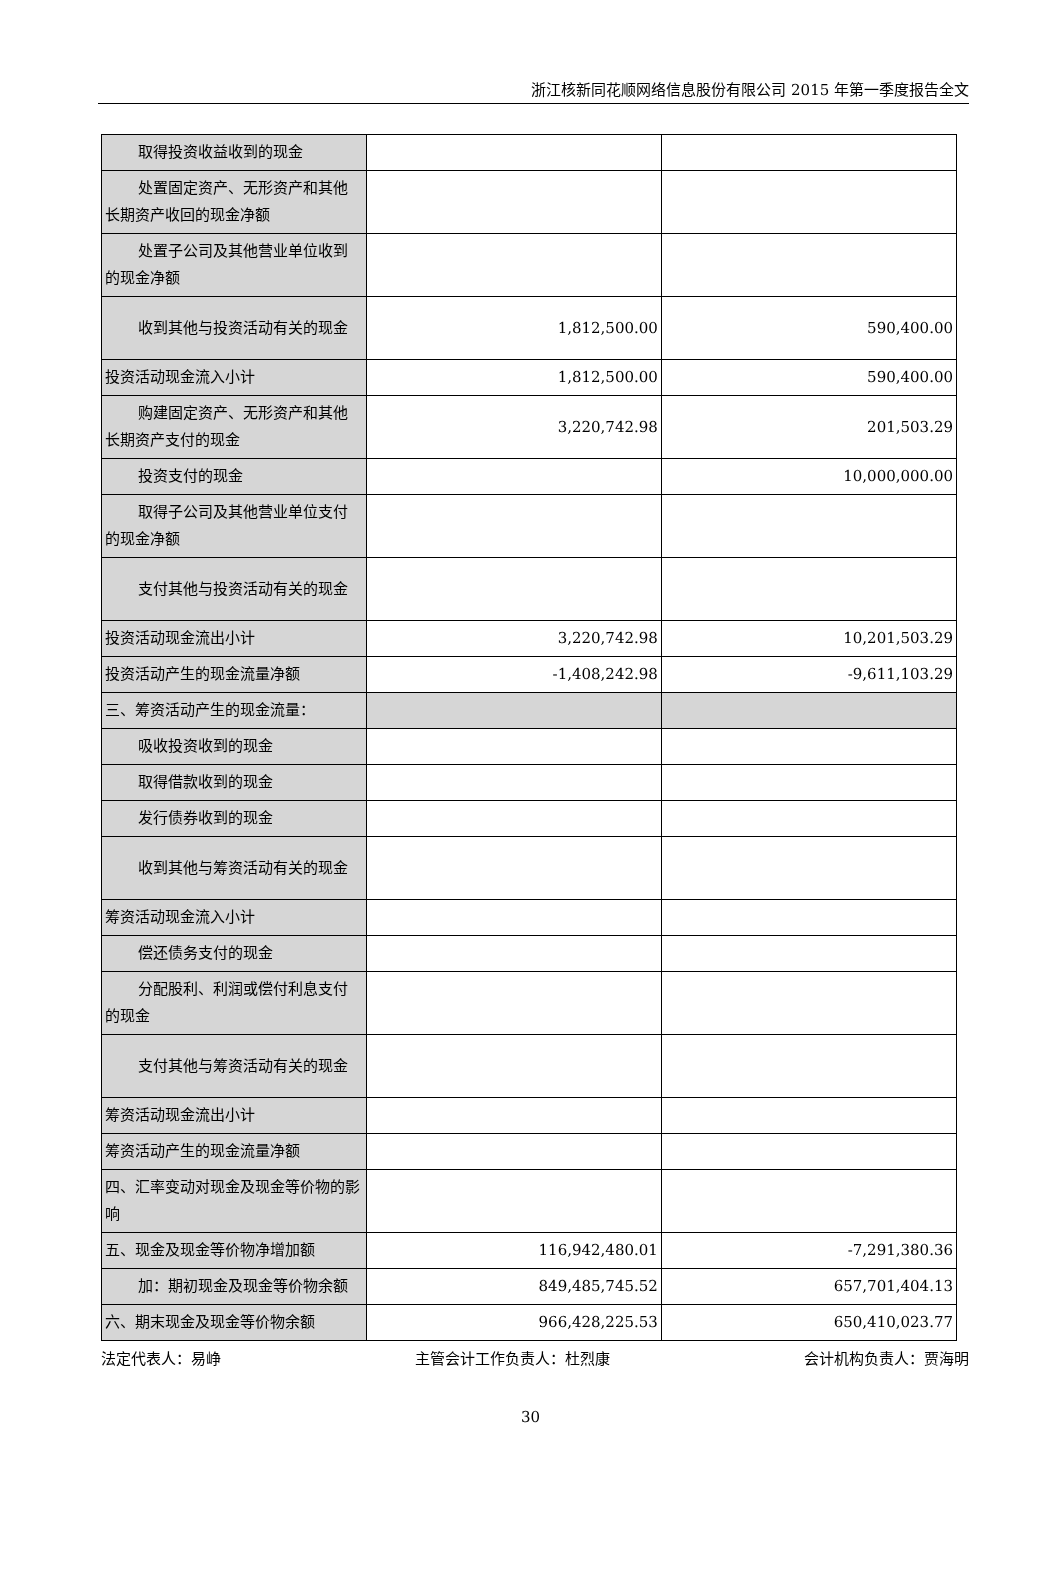浙江核新同花顺网络信息股份有限公司 2015 年第一季度报告全文
| 取得投资收益收到的现金 | | |
| 处置固定资产、无形资产和其他 长期资产收回的现金净额 | | |
| 处置子公司及其他营业单位收 到的现金净额 | | |
| 收到其他与投资活动有关的现 金 | 1,812,500.00 | 590,400.00 |
| 投资活动现金流入小计 | 1,812,500.00 | 590,400.00 |
| 购建固定资产、无形资产和其他 长期资产支付的现金 | 3,220,742.98 | 201,503.29 |
| 投资支付的现金 | | 10,000,000.00 |
| 取得子公司及其他营业单位支 付的现金净额 | | |
| 支付其他与投资活动有关的现 金 | | |
| 投资活动现金流出小计 | 3,220,742.98 | 10,201,503.29 |
| 投资活动产生的现金流量净额 | -1,408,242.98 | -9,611,103.29 |
| 三、筹资活动产生的现金流量： | | |
| 吸收投资收到的现金 | | |
| 取得借款收到的现金 | | |
| 发行债券收到的现金 | | |
| 收到其他与筹资活动有关的现 金 | | |
| 筹资活动现金流入小计 | | |
| 偿还债务支付的现金 | | |
| 分配股利、利润或偿付利息支付 的现金 | | |
| 支付其他与筹资活动有关的现 金 | | |
| 筹资活动现金流出小计 | | |
| 筹资活动产生的现金流量净额 | | |
| 四、汇率变动对现金及现金等价物的影响 | | |
| 五、现金及现金等价物净增加额 | 116,942,480.01 | -7,291,380.36 |
| 加：期初现金及现金等价物余额 | 849,485,745.52 | 657,701,404.13 |
| 六、期末现金及现金等价物余额 | 966,428,225.53 | 650,410,023.77 |
法定代表人：易峥 主管会计工作负责人：杜烈康 会计机构负责人：贾海明
30